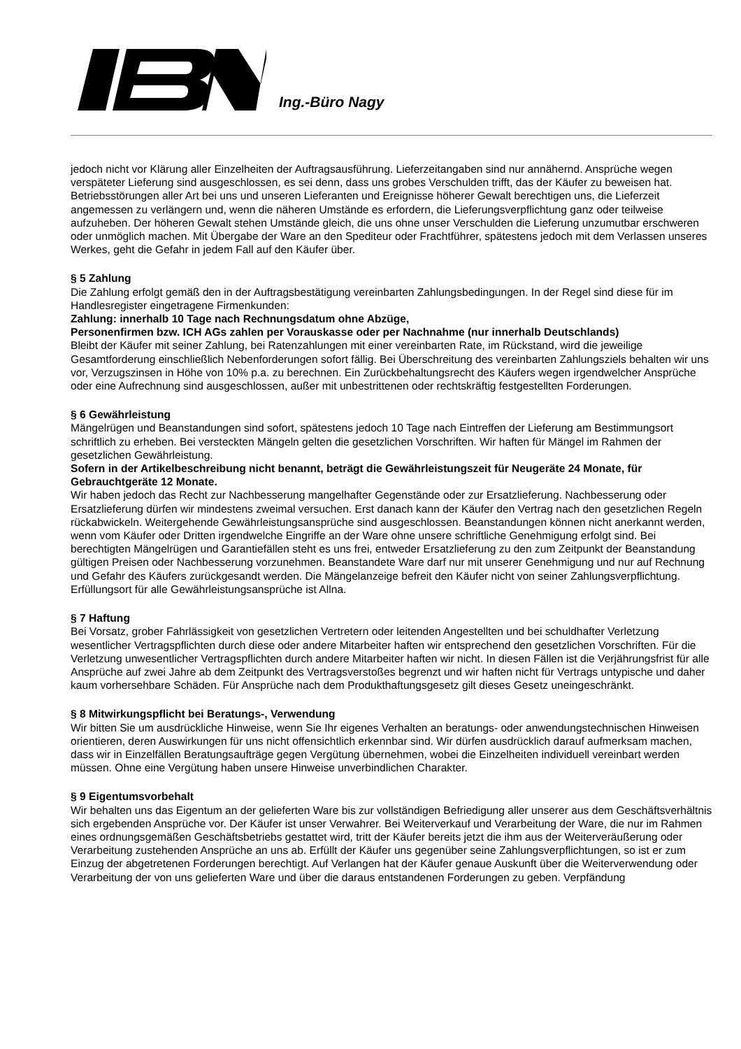Ing.-Büro Nagy
jedoch nicht vor Klärung aller Einzelheiten der Auftragsausführung. Lieferzeitangaben sind nur annähernd. Ansprüche wegen verspäteter Lieferung sind ausgeschlossen, es sei denn, dass uns grobes Verschulden trifft, das der Käufer zu beweisen hat. Betriebsstörungen aller Art bei uns und unseren Lieferanten und Ereignisse höherer Gewalt berechtigen uns, die Lieferzeit angemessen zu verlängern und, wenn die näheren Umstände es erfordern, die Lieferungsverpflichtung ganz oder teilweise aufzuheben. Der höheren Gewalt stehen Umstände gleich, die uns ohne unser Verschulden die Lieferung unzumutbar erschweren oder unmöglich machen. Mit Übergabe der Ware an den Spediteur oder Frachtführer, spätestens jedoch mit dem Verlassen unseres Werkes, geht die Gefahr in jedem Fall auf den Käufer über.
§ 5 Zahlung
Die Zahlung erfolgt gemäß den in der Auftragsbestätigung vereinbarten Zahlungsbedingungen. In der Regel sind diese für im Handlesregister eingetragene Firmenkunden:
Zahlung: innerhalb 10 Tage nach Rechnungsdatum ohne Abzüge,
Personenfirmen bzw. ICH AGs zahlen per Vorauskasse oder per Nachnahme (nur innerhalb Deutschlands)
Bleibt der Käufer mit seiner Zahlung, bei Ratenzahlungen mit einer vereinbarten Rate, im Rückstand, wird die jeweilige Gesamtforderung einschließlich Nebenforderungen sofort fällig. Bei Überschreitung des vereinbarten Zahlungsziels behalten wir uns vor, Verzugszinsen in Höhe von 10% p.a. zu berechnen. Ein Zurückbehaltungsrecht des Käufers wegen irgendwelcher Ansprüche oder eine Aufrechnung sind ausgeschlossen, außer mit unbestrittenen oder rechtskräftig festgestellten Forderungen.
§ 6 Gewährleistung
Mängelrügen und Beanstandungen sind sofort, spätestens jedoch 10 Tage nach Eintreffen der Lieferung am Bestimmungsort schriftlich zu erheben. Bei versteckten Mängeln gelten die gesetzlichen Vorschriften. Wir haften für Mängel im Rahmen der gesetzlichen Gewährleistung.
Sofern in der Artikelbeschreibung nicht benannt, beträgt die Gewährleistungszeit für Neugeräte 24 Monate, für Gebrauchtgeräte 12 Monate.
Wir haben jedoch das Recht zur Nachbesserung mangelhafter Gegenstände oder zur Ersatzlieferung. Nachbesserung oder Ersatzlieferung dürfen wir mindestens zweimal versuchen. Erst danach kann der Käufer den Vertrag nach den gesetzlichen Regeln rückabwickeln. Weitergehende Gewährleistungsansprüche sind ausgeschlossen. Beanstandungen können nicht anerkannt werden, wenn vom Käufer oder Dritten irgendwelche Eingriffe an der Ware ohne unsere schriftliche Genehmigung erfolgt sind. Bei berechtigten Mängelrügen und Garantiefällen steht es uns frei, entweder Ersatzlieferung zu den zum Zeitpunkt der Beanstandung gültigen Preisen oder Nachbesserung vorzunehmen. Beanstandete Ware darf nur mit unserer Genehmigung und nur auf Rechnung und Gefahr des Käufers zurückgesandt werden. Die Mängelanzeige befreit den Käufer nicht von seiner Zahlungsverpflichtung. Erfüllungsort für alle Gewährleistungsansprüche ist Allna.
§ 7 Haftung
Bei Vorsatz, grober Fahrlässigkeit von gesetzlichen Vertretern oder leitenden Angestellten und bei schuldhafter Verletzung wesentlicher Vertragspflichten durch diese oder andere Mitarbeiter haften wir entsprechend den gesetzlichen Vorschriften. Für die Verletzung unwesentlicher Vertragspflichten durch andere Mitarbeiter haften wir nicht. In diesen Fällen ist die Verjährungsfrist für alle Ansprüche auf zwei Jahre ab dem Zeitpunkt des Vertragsverstoßes begrenzt und wir haften nicht für Vertrags untypische und daher kaum vorhersehbare Schäden. Für Ansprüche nach dem Produkthaftungsgesetz gilt dieses Gesetz uneingeschränkt.
§ 8 Mitwirkungspflicht bei Beratungs-, Verwendung
Wir bitten Sie um ausdrückliche Hinweise, wenn Sie Ihr eigenes Verhalten an beratungs- oder anwendungstechnischen Hinweisen orientieren, deren Auswirkungen für uns nicht offensichtlich erkennbar sind. Wir dürfen ausdrücklich darauf aufmerksam machen, dass wir in Einzelfällen Beratungsaufträge gegen Vergütung übernehmen, wobei die Einzelheiten individuell vereinbart werden müssen. Ohne eine Vergütung haben unsere Hinweise unverbindlichen Charakter.
§ 9 Eigentumsvorbehalt
Wir behalten uns das Eigentum an der gelieferten Ware bis zur vollständigen Befriedigung aller unserer aus dem Geschäftsverhältnis sich ergebenden Ansprüche vor. Der Käufer ist unser Verwahrer. Bei Weiterverkauf und Verarbeitung der Ware, die nur im Rahmen eines ordnungsgemäßen Geschäftsbetriebs gestattet wird, tritt der Käufer bereits jetzt die ihm aus der Weiterveräußerung oder Verarbeitung zustehenden Ansprüche an uns ab. Erfüllt der Käufer uns gegenüber seine Zahlungsverpflichtungen, so ist er zum Einzug der abgetretenen Forderungen berechtigt. Auf Verlangen hat der Käufer genaue Auskunft über die Weiterverwendung oder Verarbeitung der von uns gelieferten Ware und über die daraus entstandenen Forderungen zu geben. Verpfändung